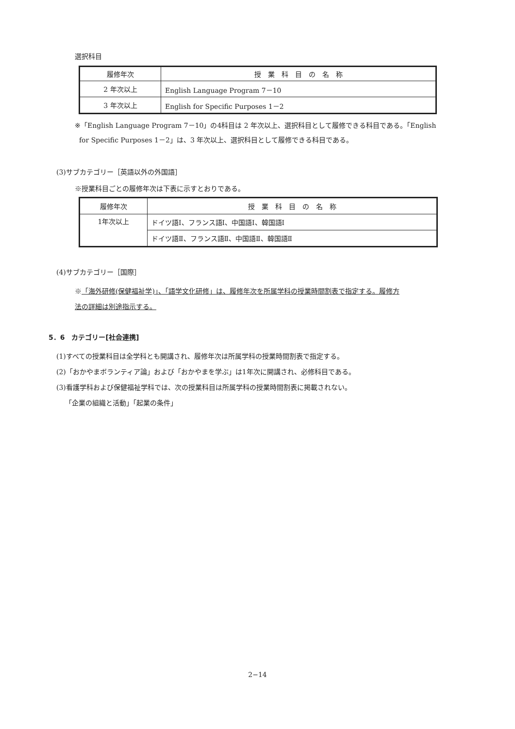選択科目
| 履修年次 | 授 業 科 目 の 名 称 |
| 2 年次以上 | English Language Program 7－10 |
| 3 年次以上 | English for Specific Purposes 1－2 |
※「English Language Program 7－10」の4科目は 2 年次以上、選択科目として履修できる科目である。「English
for Specific Purposes 1－2」は、3 年次以上、選択科目として履修できる科目である。
(3)サブカテゴリー［英語以外の外国語］
※授業科目ごとの履修年次は下表に示すとおりである。
| 履修年次 | 授 業 科 目 の 名 称 |
| 1年次以上 | ドイツ語Ⅰ、フランス語Ⅰ、中国語Ⅰ、韓国語Ⅰ |
| | ドイツ語Ⅱ、フランス語Ⅱ、中国語Ⅱ、韓国語Ⅱ |
(4)サブカテゴリー［国際］
※「海外研修(保健福祉学)」、「語学文化研修」は、履修年次を所属学科の授業時間割表で指定する。履修方
法の詳細は別途指示する。
5．6　カテゴリー[社会連携]
(1)すべての授業科目は全学科とも開講され、履修年次は所属学科の授業時間割表で指定する。
(2)「おかやまボランティア論」および「おかやまを学ぶ」は1年次に開講され、必修科目である。
(3)看護学科および保健福祉学科では、次の授業科目は所属学科の授業時間割表に掲載されない。
「企業の組織と活動」「起業の条件」
2−14